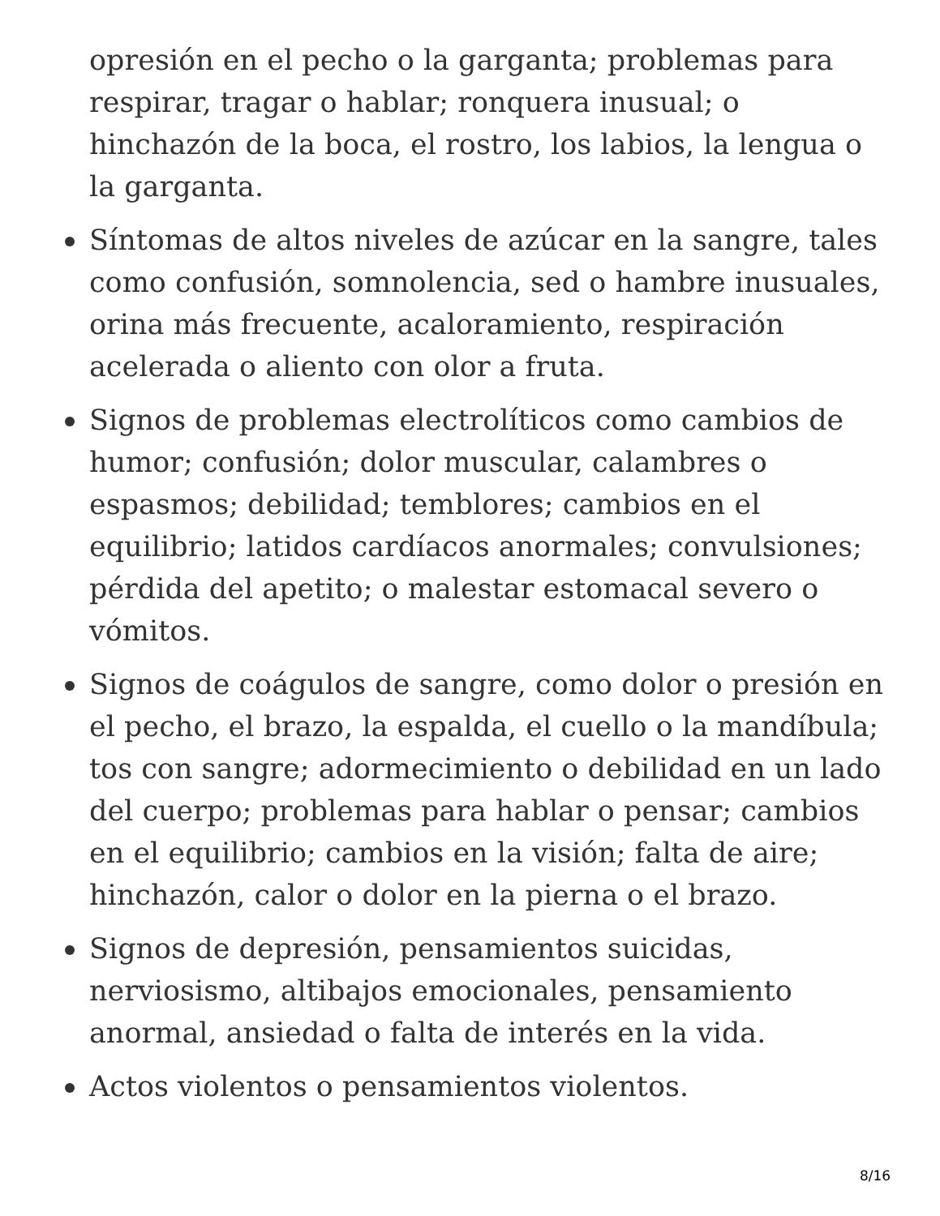opresión en el pecho o la garganta; problemas para respirar, tragar o hablar; ronquera inusual; o hinchazón de la boca, el rostro, los labios, la lengua o la garganta.
Síntomas de altos niveles de azúcar en la sangre, tales como confusión, somnolencia, sed o hambre inusuales, orina más frecuente, acaloramiento, respiración acelerada o aliento con olor a fruta.
Signos de problemas electrolíticos como cambios de humor; confusión; dolor muscular, calambres o espasmos; debilidad; temblores; cambios en el equilibrio; latidos cardíacos anormales; convulsiones; pérdida del apetito; o malestar estomacal severo o vómitos.
Signos de coágulos de sangre, como dolor o presión en el pecho, el brazo, la espalda, el cuello o la mandíbula; tos con sangre; adormecimiento o debilidad en un lado del cuerpo; problemas para hablar o pensar; cambios en el equilibrio; cambios en la visión; falta de aire; hinchazón, calor o dolor en la pierna o el brazo.
Signos de depresión, pensamientos suicidas, nerviosismo, altibajos emocionales, pensamiento anormal, ansiedad o falta de interés en la vida.
Actos violentos o pensamientos violentos.
8/16